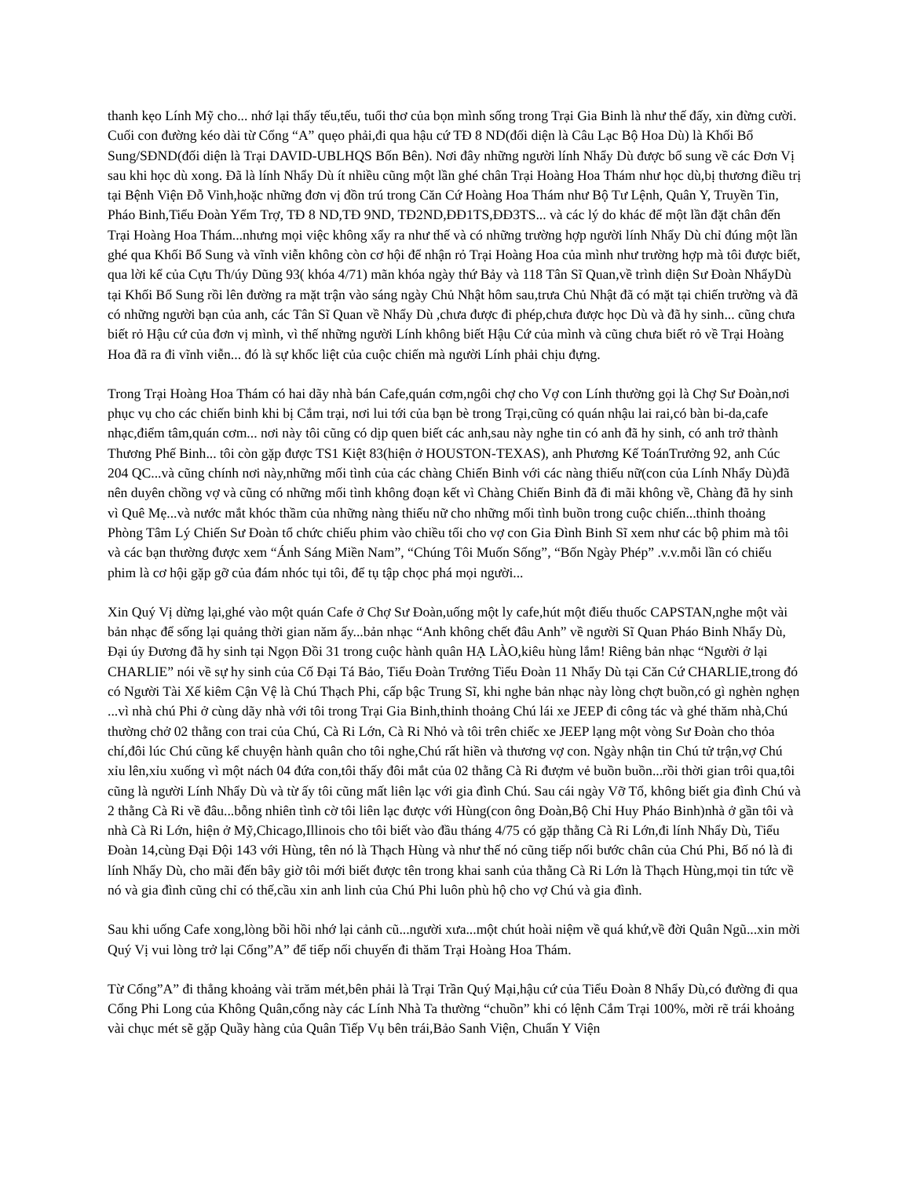thanh kẹo Lính Mỹ cho... nhớ lại thấy tếu,tếu, tuổi thơ của bọn mình sống trong Trại Gia Binh là như thế đấy, xin đừng cười. Cuối con đường kéo dài từ Cổng “A” quẹo phải,đi qua hậu cứ TĐ 8 ND(đối diện là Câu Lạc Bộ Hoa Dù) là Khối Bổ Sung/SĐND(đối diện là Trại DAVID-UBLHQS Bốn Bên). Nơi đây những người lính Nhẩy Dù được bổ sung về các Đơn Vị sau khi học dù xong. Đã là lính Nhẩy Dù ít nhiều cũng một lần ghé chân Trại Hoàng Hoa Thám như học dù,bị thương điều trị tại Bệnh Viện Đỗ Vinh,hoặc những đơn vị đồn trú trong Căn Cứ Hoàng Hoa Thám như Bộ Tư Lệnh, Quân Y, Truyền Tin, Pháo Binh,Tiểu Đoàn Yểm Trợ, TĐ 8 ND,TĐ 9ND, TĐ2ND,ĐĐ1TS,ĐĐ3TS... và các lý do khác để một lần đặt chân đến Trại Hoàng Hoa Thám...nhưng mọi việc không xẩy ra như thế và có những trường hợp người lính Nhẩy Dù chỉ đúng một lần ghé qua Khối Bổ Sung và vĩnh viễn không còn cơ hội để nhận rỏ Trại Hoàng Hoa của mình như trường hợp mà tôi được biết, qua lời kể của Cựu Th/úy Dũng 93( khóa 4/71) mãn khóa ngày thứ Bảy và 118 Tân Sĩ Quan,về trình diện Sư Đoàn NhẩyDù tại Khối Bổ Sung rồi lên đường ra mặt trận vào sáng ngày Chủ Nhật hôm sau,trưa Chủ Nhật đã có mặt tại chiến trường và đã có những người bạn của anh, các Tân Sĩ Quan về Nhẩy Dù ,chưa được đi phép,chưa được học Dù và đã hy sinh... cũng chưa biết rỏ Hậu cứ của đơn vị mình, vì thế những người Lính không biết Hậu Cứ của mình và cũng chưa biết rỏ về Trại Hoàng Hoa đã ra đi vĩnh viễn... đó là sự khốc liệt của cuộc chiến mà người Lính phải chịu đựng.
Trong Trại Hoàng Hoa Thám có hai dãy nhà bán Cafe,quán cơm,ngôi chợ cho Vợ con Lính thường gọi là Chợ Sư Đoàn,nơi phục vụ cho các chiến binh khi bị Cắm trại, nơi lui tới của bạn bè trong Trại,cũng có quán nhậu lai rai,có bàn bi-da,cafe nhạc,điểm tâm,quán cơm... nơi này tôi cũng có dịp quen biết các anh,sau này nghe tin có anh đã hy sinh, có anh trở thành Thương Phế Binh... tôi còn gặp được TS1 Kiệt 83(hiện ở HOUSTON-TEXAS), anh Phương Kế ToánTrưởng 92, anh Cúc 204 QC...và cũng chính nơi này,những mối tình của các chàng Chiến Binh với các nàng thiếu nữ(con của Lính Nhẩy Dù)đã nên duyên chồng vợ và cũng có những mối tình không đoạn kết vì Chàng Chiến Binh đã đi mãi không về, Chàng đã hy sinh vì Quê Mẹ...và nước mắt khóc thầm của những nàng thiếu nữ cho những mối tình buồn trong cuộc chiến...thỉnh thoảng Phòng Tâm Lý Chiến Sư Đoàn tổ chức chiếu phim vào chiều tối cho vợ con Gia Đình Binh Sĩ xem như các bộ phim mà tôi và các bạn thường được xem “Ánh Sáng Miền Nam”, “Chúng Tôi Muốn Sống”, “Bốn Ngày Phép” .v.v.mỗi lần có chiếu phim là cơ hội gặp gỡ của đám nhóc tụi tôi, để tụ tập chọc phá mọi người...
Xin Quý Vị dừng lại,ghé vào một quán Cafe ở Chợ Sư Đoàn,uống một ly cafe,hút một điếu thuốc CAPSTAN,nghe một vài bản nhạc để sống lại quảng thời gian năm ấy...bản nhạc “Anh không chết đâu Anh” về người Sĩ Quan Pháo Binh Nhẩy Dù, Đại úy Đương đã hy sinh tại Ngọn Đồi 31 trong cuộc hành quân HẠ LÀO,kiêu hùng lắm! Riêng bản nhạc “Người ở lại CHARLIE” nói về sự hy sinh của Cố Đại Tá Bảo, Tiểu Đoàn Trưởng Tiểu Đoàn 11 Nhẩy Dù tại Căn Cứ CHARLIE,trong đó có Người Tài Xế kiêm Cận Vệ là Chú Thạch Phi, cấp bậc Trung Sĩ, khi nghe bản nhạc này lòng chợt buồn,có gì nghèn nghẹn ...vì nhà chú Phi ở cùng dãy nhà với tôi trong Trại Gia Binh,thỉnh thoảng Chú lái xe JEEP đi công tác và ghé thăm nhà,Chú thường chở 02 thằng con trai của Chú, Cà Ri Lớn, Cà Ri Nhỏ và tôi trên chiếc xe JEEP lạng một vòng Sư Đoàn cho thỏa chí,đôi lúc Chú cũng kể chuyện hành quân cho tôi nghe,Chú rất hiền và thương vợ con. Ngày nhận tin Chú tử trận,vợ Chú xỉu lên,xỉu xuống vì một nách 04 đứa con,tôi thấy đôi mắt của 02 thằng Cà Ri đượm vẻ buồn buồn...rồi thời gian trôi qua,tôi cũng là người Lính Nhẩy Dù và từ ấy tôi cũng mất liên lạc với gia đình Chú. Sau cái ngày Vỡ Tổ, không biết gia đình Chú và 2 thằng Cà Ri về đâu...bỗng nhiên tình cờ tôi liên lạc được với Hùng(con ông Đoàn,Bộ Chỉ Huy Pháo Binh)nhà ở gần tôi và nhà Cà Ri Lớn, hiện ở Mỹ,Chicago,Illinois cho tôi biết vào đầu tháng 4/75 có gặp thằng Cà Ri Lớn,đi lính Nhẩy Dù, Tiểu Đoàn 14,cùng Đại Đội 143 với Hùng, tên nó là Thạch Hùng và như thế nó cũng tiếp nối bước chân của Chú Phi, Bố nó là đi lính Nhẩy Dù, cho mãi đến bây giờ tôi mới biết được tên trong khai sanh của thằng Cà Ri Lớn là Thạch Hùng,mọi tin tức về nó và gia đình cũng chỉ có thế,cầu xin anh linh của Chú Phi luôn phù hộ cho vợ Chú và gia đình.
Sau khi uống Cafe xong,lòng bồi hồi nhớ lại cảnh cũ...người xưa...một chút hoài niệm về quá khứ,về đời Quân Ngũ...xin mời Quý Vị vui lòng trở lại Cổng”A” để tiếp nối chuyến đi thăm Trại Hoàng Hoa Thám.
Từ Cổng”A” đi thẳng khoảng vài trăm mét,bên phải là Trại Trần Quý Mại,hậu cứ của Tiểu Đoàn 8 Nhẩy Dù,có đường đi qua Cổng Phi Long của Không Quân,cổng này các Lính Nhà Ta thường “chuồn” khi có lệnh Cắm Trại 100%, mời rẽ trái khoảng vài chục mét sẽ gặp Quầy hàng của Quân Tiếp Vụ bên trái,Bảo Sanh Viện, Chuẩn Y Viện